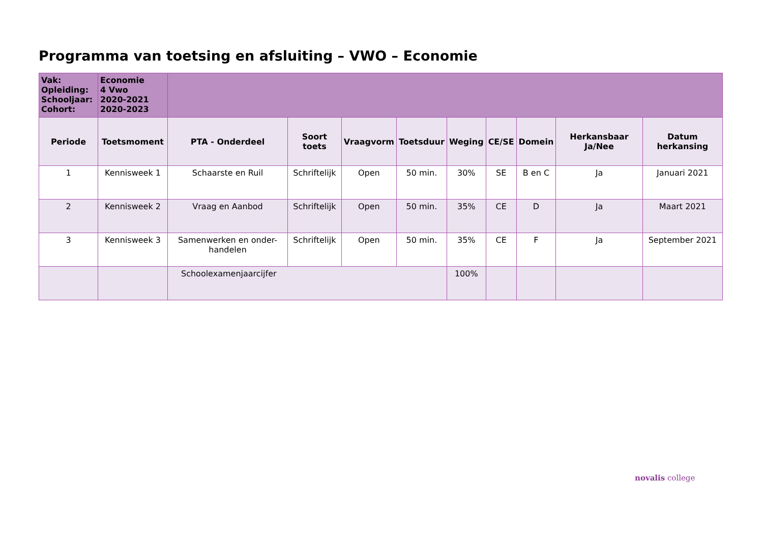Programma van toetsing en afsluiting – VWO – Economie
| Vak: Opleiding: Schooljaar: Cohort: | Economie 4 Vwo 2020-2021 2020-2023 | | | | | | | | | |
| Periode | Toetsmoment | PTA - Onderdeel | Soort toets | Vraagvorm | Toetsduur | Weging | CE/SE | Domein | Herkansbaar Ja/Nee | Datum herkansing |
| 1 | Kennisweek 1 | Schaarste en Ruil | Schriftelijk | Open | 50 min. | 30% | SE | B en C | Ja | Januari 2021 |
| 2 | Kennisweek 2 | Vraag en Aanbod | Schriftelijk | Open | 50 min. | 35% | CE | D | Ja | Maart 2021 |
| 3 | Kennisweek 3 | Samenwerken en onder-handelen | Schriftelijk | Open | 50 min. | 35% | CE | F | Ja | September 2021 |
| | | Schoolexamenjaarcijfer | | | | 100% | | | | |
novalis college